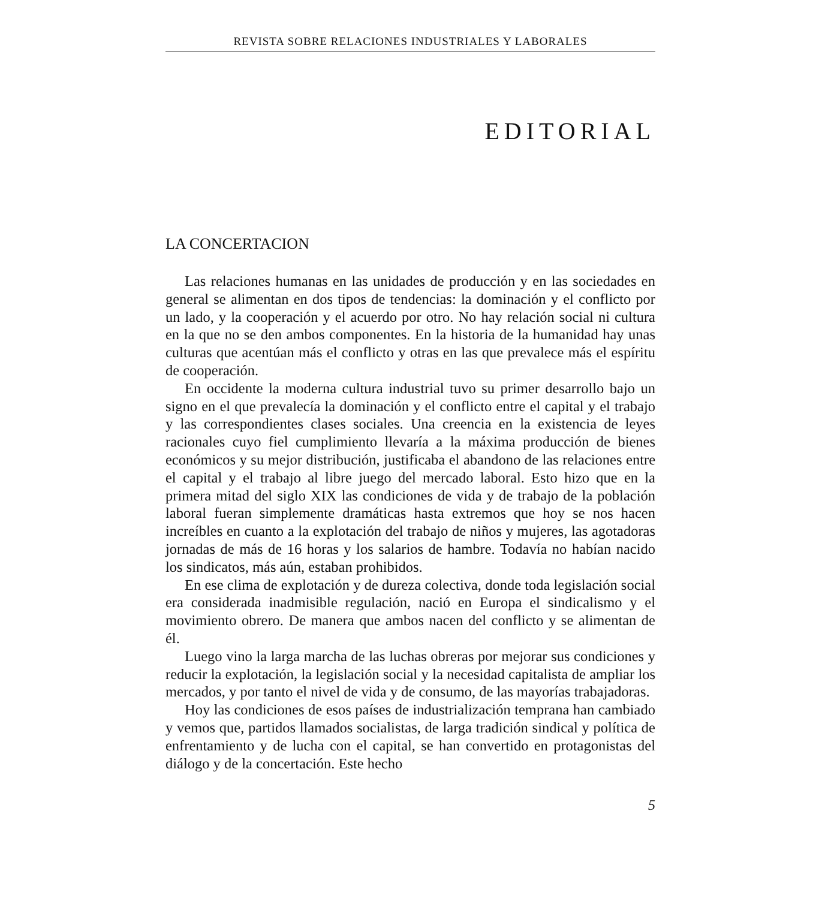REVISTA SOBRE RELACIONES INDUSTRIALES Y LABORALES
EDITORIAL
LA CONCERTACION
Las relaciones humanas en las unidades de producción y en las sociedades en general se alimentan en dos tipos de tendencias: la dominación y el conflicto por un lado, y la cooperación y el acuerdo por otro. No hay relación social ni cultura en la que no se den ambos componentes. En la historia de la humanidad hay unas culturas que acentúan más el conflicto y otras en las que prevalece más el espíritu de cooperación.
En occidente la moderna cultura industrial tuvo su primer desarrollo bajo un signo en el que prevalecía la dominación y el conflicto entre el capital y el trabajo y las correspondientes clases sociales. Una creencia en la existencia de leyes racionales cuyo fiel cumplimiento llevaría a la máxima producción de bienes económicos y su mejor distribución, justificaba el abandono de las relaciones entre el capital y el trabajo al libre juego del mercado laboral. Esto hizo que en la primera mitad del siglo XIX las condiciones de vida y de trabajo de la población laboral fueran simplemente dramáticas hasta extremos que hoy se nos hacen increíbles en cuanto a la explotación del trabajo de niños y mujeres, las agotadoras jornadas de más de 16 horas y los salarios de hambre. Todavía no habían nacido los sindicatos, más aún, estaban prohibidos.
En ese clima de explotación y de dureza colectiva, donde toda legislación social era considerada inadmisible regulación, nació en Europa el sindicalismo y el movimiento obrero. De manera que ambos nacen del conflicto y se alimentan de él.
Luego vino la larga marcha de las luchas obreras por mejorar sus condiciones y reducir la explotación, la legislación social y la necesidad capitalista de ampliar los mercados, y por tanto el nivel de vida y de consumo, de las mayorías trabajadoras.
Hoy las condiciones de esos países de industrialización temprana han cambiado y vemos que, partidos llamados socialistas, de larga tradición sindical y política de enfrentamiento y de lucha con el capital, se han convertido en protagonistas del diálogo y de la concertación. Este hecho
5